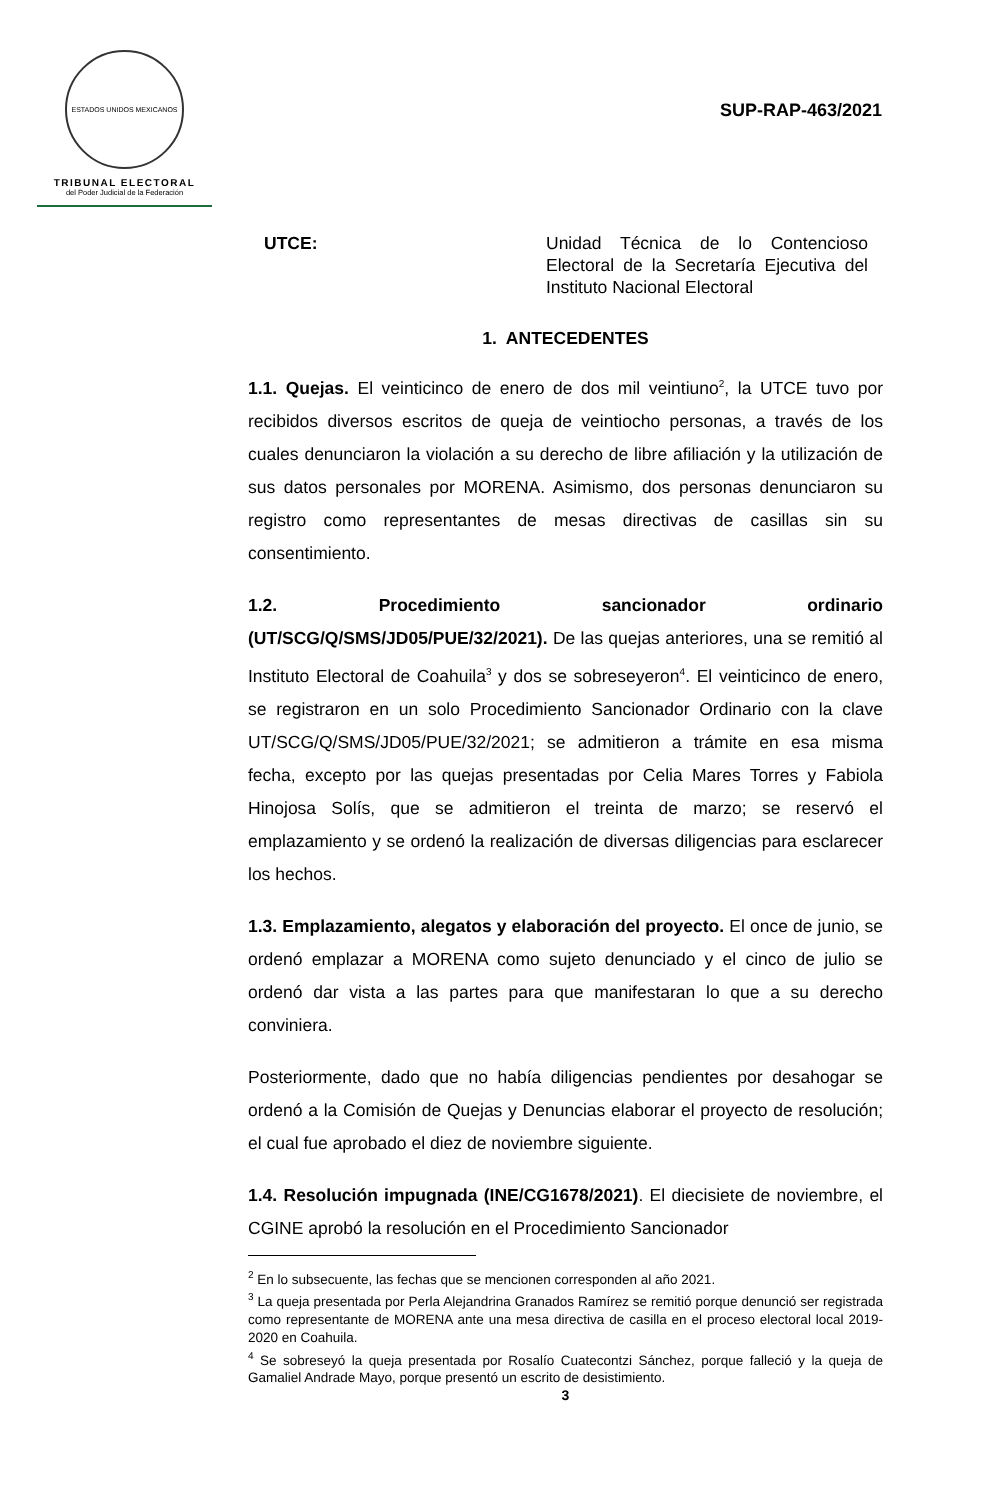ESTADOS UNIDOS MEXICANOS
TRIBUNAL ELECTORAL
del Poder Judicial de la Federación
SUP-RAP-463/2021
UTCE: Unidad Técnica de lo Contencioso Electoral de la Secretaría Ejecutiva del Instituto Nacional Electoral
1. ANTECEDENTES
1.1. Quejas. El veinticinco de enero de dos mil veintiuno<sup>2</sup>, la UTCE tuvo por recibidos diversos escritos de queja de veintiocho personas, a través de los cuales denunciaron la violación a su derecho de libre afiliación y la utilización de sus datos personales por MORENA. Asimismo, dos personas denunciaron su registro como representantes de mesas directivas de casillas sin su consentimiento.
1.2. Procedimiento sancionador ordinario (UT/SCG/Q/SMS/JD05/PUE/32/2021). De las quejas anteriores, una se remitió al Instituto Electoral de Coahuila<sup>3</sup> y dos se sobreseyeron<sup>4</sup>. El veinticinco de enero, se registraron en un solo Procedimiento Sancionador Ordinario con la clave UT/SCG/Q/SMS/JD05/PUE/32/2021; se admitieron a trámite en esa misma fecha, excepto por las quejas presentadas por Celia Mares Torres y Fabiola Hinojosa Solís, que se admitieron el treinta de marzo; se reservó el emplazamiento y se ordenó la realización de diversas diligencias para esclarecer los hechos.
1.3. Emplazamiento, alegatos y elaboración del proyecto. El once de junio, se ordenó emplazar a MORENA como sujeto denunciado y el cinco de julio se ordenó dar vista a las partes para que manifestaran lo que a su derecho conviniera.
Posteriormente, dado que no había diligencias pendientes por desahogar se ordenó a la Comisión de Quejas y Denuncias elaborar el proyecto de resolución; el cual fue aprobado el diez de noviembre siguiente.
1.4. Resolución impugnada (INE/CG1678/2021). El diecisiete de noviembre, el CGINE aprobó la resolución en el Procedimiento Sancionador
<sup>2</sup> En lo subsecuente, las fechas que se mencionen corresponden al año 2021.
<sup>3</sup> La queja presentada por Perla Alejandrina Granados Ramírez se remitió porque denunció ser registrada como representante de MORENA ante una mesa directiva de casilla en el proceso electoral local 2019-2020 en Coahuila.
<sup>4</sup> Se sobreseyó la queja presentada por Rosalío Cuatecontzi Sánchez, porque falleció y la queja de Gamaliel Andrade Mayo, porque presentó un escrito de desistimiento.
3